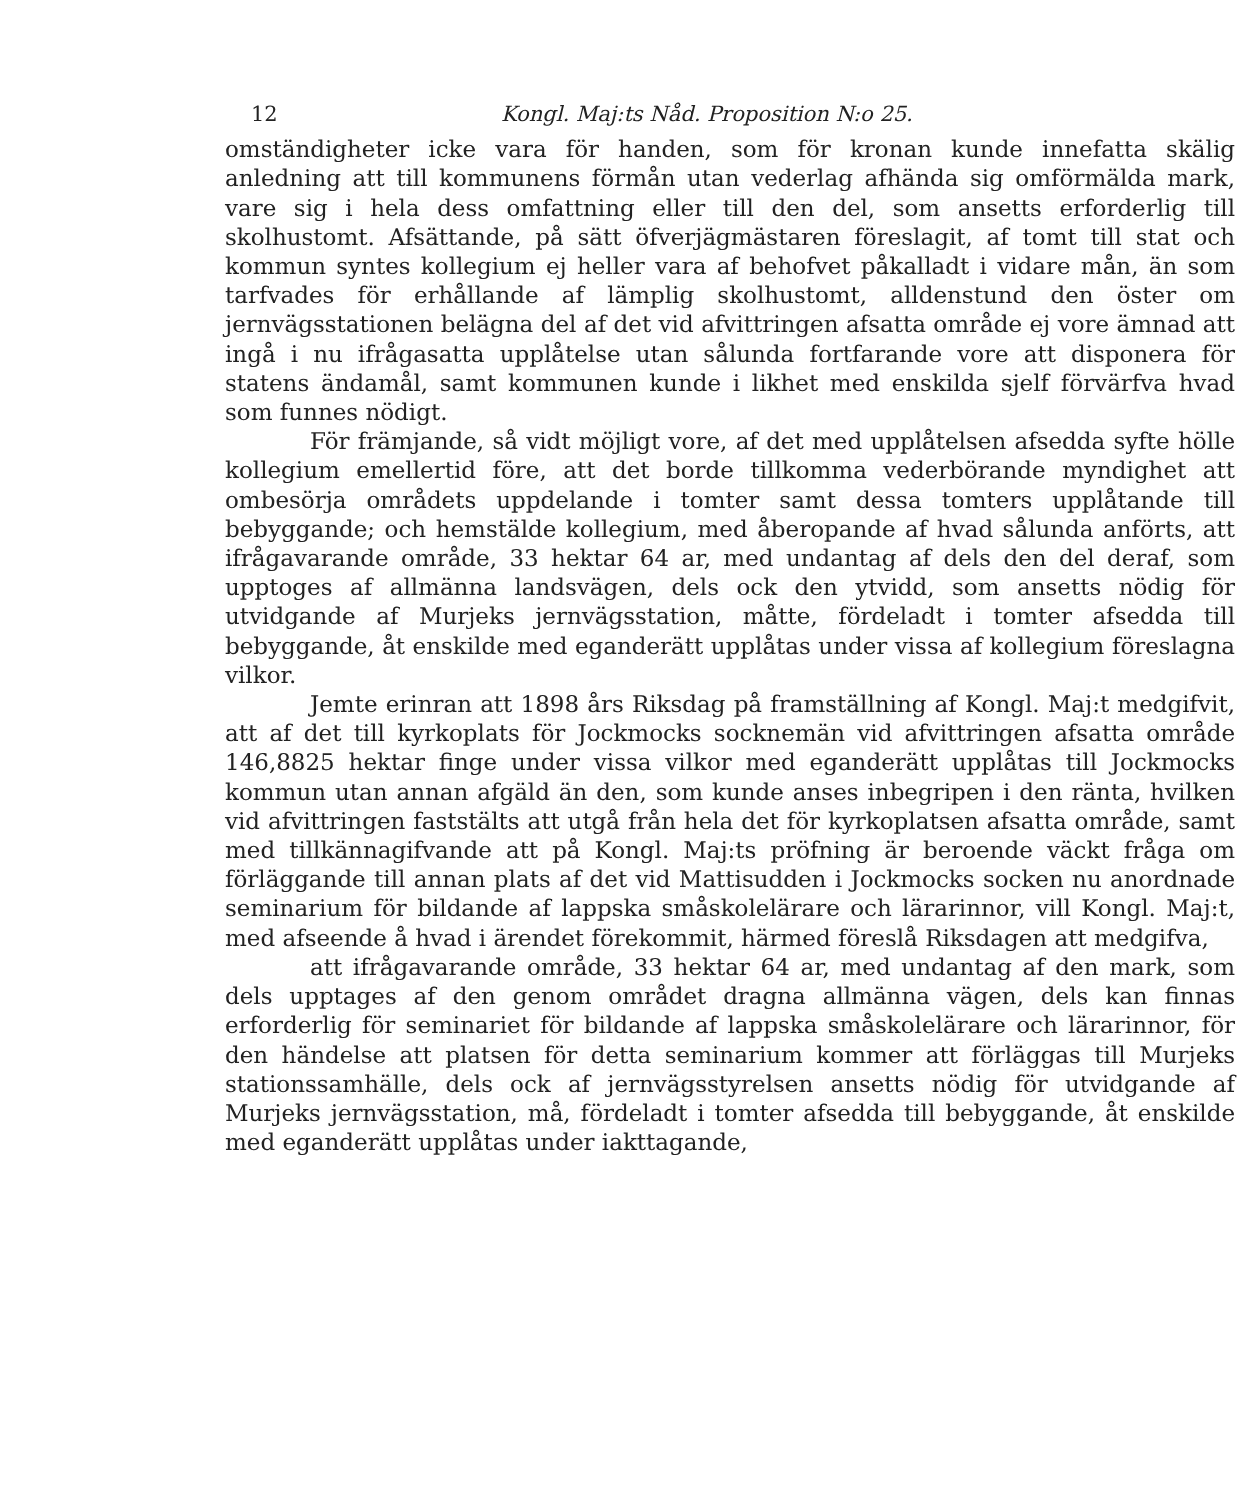12 Kongl. Maj:ts Nåd. Proposition N:o 25.
omständigheter icke vara för handen, som för kronan kunde innefatta skälig anledning att till kommunens förmån utan vederlag afhända sig omförmälda mark, vare sig i hela dess omfattning eller till den del, som ansetts erforderlig till skolhustomt. Afsättande, på sätt öfverjägmästaren föreslagit, af tomt till stat och kommun syntes kollegium ej heller vara af behofvet påkalladt i vidare mån, än som tarfvades för erhållande af lämplig skolhustomt, alldenstund den öster om jernvägsstationen belägna del af det vid afvittringen afsatta område ej vore ämnad att ingå i nu ifrågasatta upplåtelse utan sålunda fortfarande vore att disponera för statens ändamål, samt kommunen kunde i likhet med enskilda sjelf förvärfva hvad som funnes nödigt.
För främjande, så vidt möjligt vore, af det med upplåtelsen afsedda syfte hölle kollegium emellertid före, att det borde tillkomma vederbörande myndighet att ombesörja områdets uppdelande i tomter samt dessa tomters upplåtande till bebyggande; och hemstälde kollegium, med åberopande af hvad sålunda anförts, att ifrågavarande område, 33 hektar 64 ar, med undantag af dels den del deraf, som upptoges af allmänna landsvägen, dels ock den ytvidd, som ansetts nödig för utvidgande af Murjeks jernvägsstation, måtte, fördeladt i tomter afsedda till bebyggande, åt enskilde med eganderätt upplåtas under vissa af kollegium föreslagna vilkor.
Jemte erinran att 1898 års Riksdag på framställning af Kongl. Maj:t medgifvit, att af det till kyrkoplats för Jockmocks socknemän vid afvittringen afsatta område 146,8825 hektar finge under vissa vilkor med eganderätt upplåtas till Jockmocks kommun utan annan afgäld än den, som kunde anses inbegripen i den ränta, hvilken vid afvittringen faststälts att utgå från hela det för kyrkoplatsen afsatta område, samt med tillkännagifvande att på Kongl. Maj:ts pröfning är beroende väckt fråga om förläggande till annan plats af det vid Mattisudden i Jockmocks socken nu anordnade seminarium för bildande af lappska småskolelärare och lärarinnor, vill Kongl. Maj:t, med afseende å hvad i ärendet förekommit, härmed föreslå Riksdagen att medgifva,
att ifrågavarande område, 33 hektar 64 ar, med undantag af den mark, som dels upptages af den genom området dragna allmänna vägen, dels kan finnas erforderlig för seminariet för bildande af lappska småskolelärare och lärarinnor, för den händelse att platsen för detta seminarium kommer att förläggas till Murjeks stationssamhälle, dels ock af jernvägsstyrelsen ansetts nödig för utvidgande af Murjeks jernvägsstation, må, fördeladt i tomter afsedda till bebyggande, åt enskilde med eganderätt upplåtas under iakttagande,